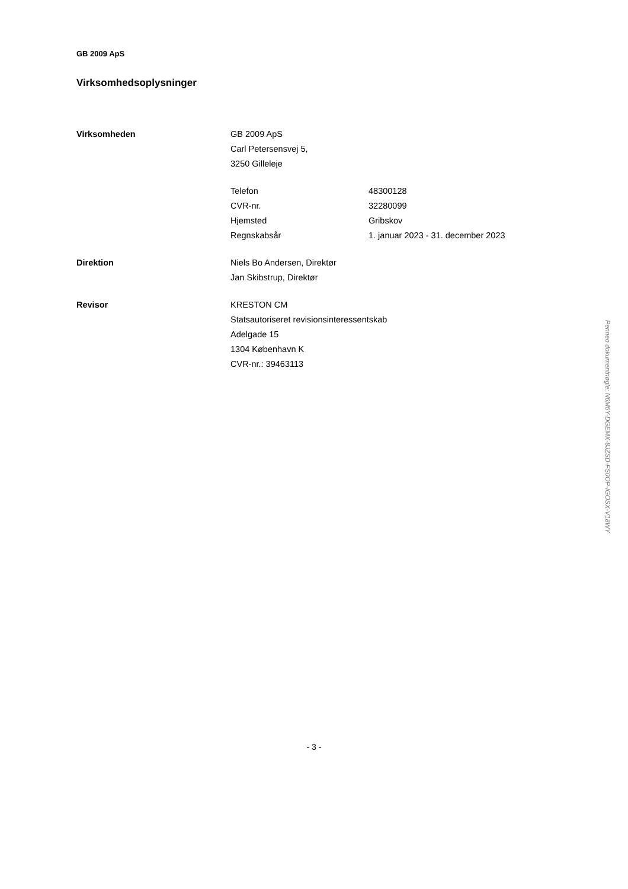GB 2009 ApS
Virksomhedsoplysninger
| Virksomheden | GB 2009 ApS | |
| | Carl Petersensvej 5, | |
| | 3250 Gilleleje | |
| | Telefon | 48300128 |
| | CVR-nr. | 32280099 |
| | Hjemsted | Gribskov |
| | Regnskabsår | 1. januar 2023 - 31. december 2023 |
| Direktion | Niels Bo Andersen, Direktør | |
| | Jan Skibstrup, Direktør | |
| Revisor | KRESTON CM | |
| | Statsautoriseret revisionsinteressentskab | |
| | Adelgade 15 | |
| | 1304 København K | |
| | CVR-nr.: 39463113 | |
- 3 -
Penneo dokumentnøgle: N6M5Y-DGEMX-8JZSD-FS0OP-IGOSX-V18WY